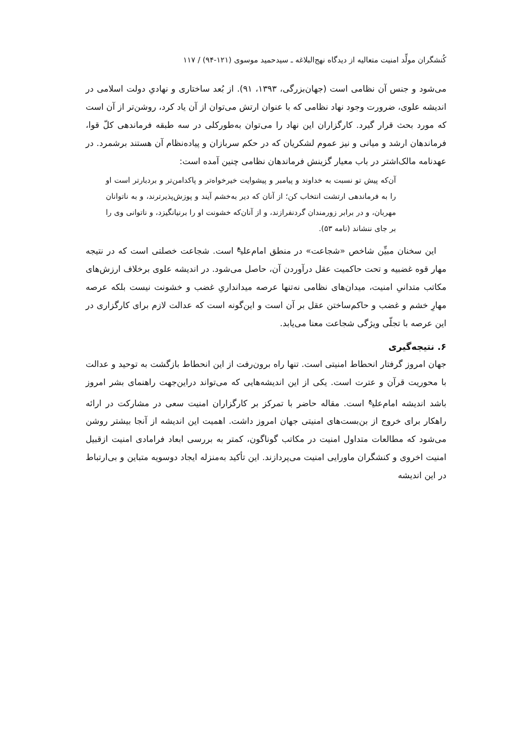کُنشگران مولِّد امنیت متعالیه از دیدگاه نهج‌البلاغه ـ سیدحمید موسوی (۱۲۱-۹۴) / ۱۱۷
می‌شود و جنس آن نظامی است (جهان‌بزرگی، ۱۳۹۳، ۹۱). از بُعد ساختاری و نهادیِ دولت اسلامی در اندیشه علوی، ضرورت وجود نهاد نظامی که با عنوان ارتش می‌توان از آن یاد کرد، روشن‌تر از آن است که مورد بحث قرار گیرد. کارگزاران این نهاد را می‌توان به‌طورکلی در سه طبقه فرماندهی کلّ قوا، فرماندهان ارشد و میانی و نیز عموم لشکریان که در حکم سربازان و پیاده‌نظام آن هستند برشمرد. در عهدنامه مالک‌اشتر در باب معیار گزینش فرماندهان نظامی چنین آمده است:
آن‌که پیش تو نسبت به خداوند و پیامبر و پیشوایت خیرخواه‌تر و پاکدامن‌تر و بردبارتر است او را به فرماندهی ارتشت انتخاب کن؛ از آنان که دیر به‌خشم آیند و پوزش‌پذیرترند، و به ناتوانان مهربان، و در برابر زورمندان گردنفرازند، و از آنان‌که خشونت او را برنیانگیزد، و ناتوانی وی را بر جای ننشاند (نامه ۵۳).
این سخنان مبیِّن شاخص «شجاعت» در منطق امام‌علی<sup>ع</sup> است. شجاعت خصلتی است که در نتیجه مهار قوه غضبیه و تحت حاکمیت عقل درآوردن آن، حاصل می‌شود. در اندیشه علوی برخلاف ارزش‌های مکاتب متدانیِ امنیت، میدان‌های نظامی نه‌تنها عرصه میدانداریِ غضب و خشونت نیست بلکه عرصه مهارِ خشم و غضب و حاکم‌ساختن عقل بر آن است و این‌گونه است که عدالت لازم برای کارگزاری در این عرصه با تجلّی ویژگی شجاعت معنا می‌یابد.
۶. نتیجه‌گیری
جهان امروز گرفتار انحطاط امنیتی است. تنها راه برون‌رفت از این انحطاط بازگشت به توحید و عدالت با محوریت قرآن و عترت است. یکی از این اندیشه‌هایی که می‌تواند دراین‌جهت راهنمای بشر امروز باشد اندیشه امام‌علی<sup>ع</sup> است. مقاله حاضر با تمرکز بر کارگزاران امنیت سعی در مشارکت در ارائه راهکار برای خروج از بن‌بست‌های امنیتی جهان امروز داشت. اهمیت این اندیشه از آنجا بیشتر روشن می‌شود که مطالعات متداول امنیت در مکاتب گوناگون، کمتر به بررسی ابعاد فرامادی امنیت ازقبیل امنیت اخروی و کنشگران ماورایی امنیت می‌پردازند. این تأکید به‌منزله ایجاد دوسویه متباین و بی‌ارتباط در این اندیشه